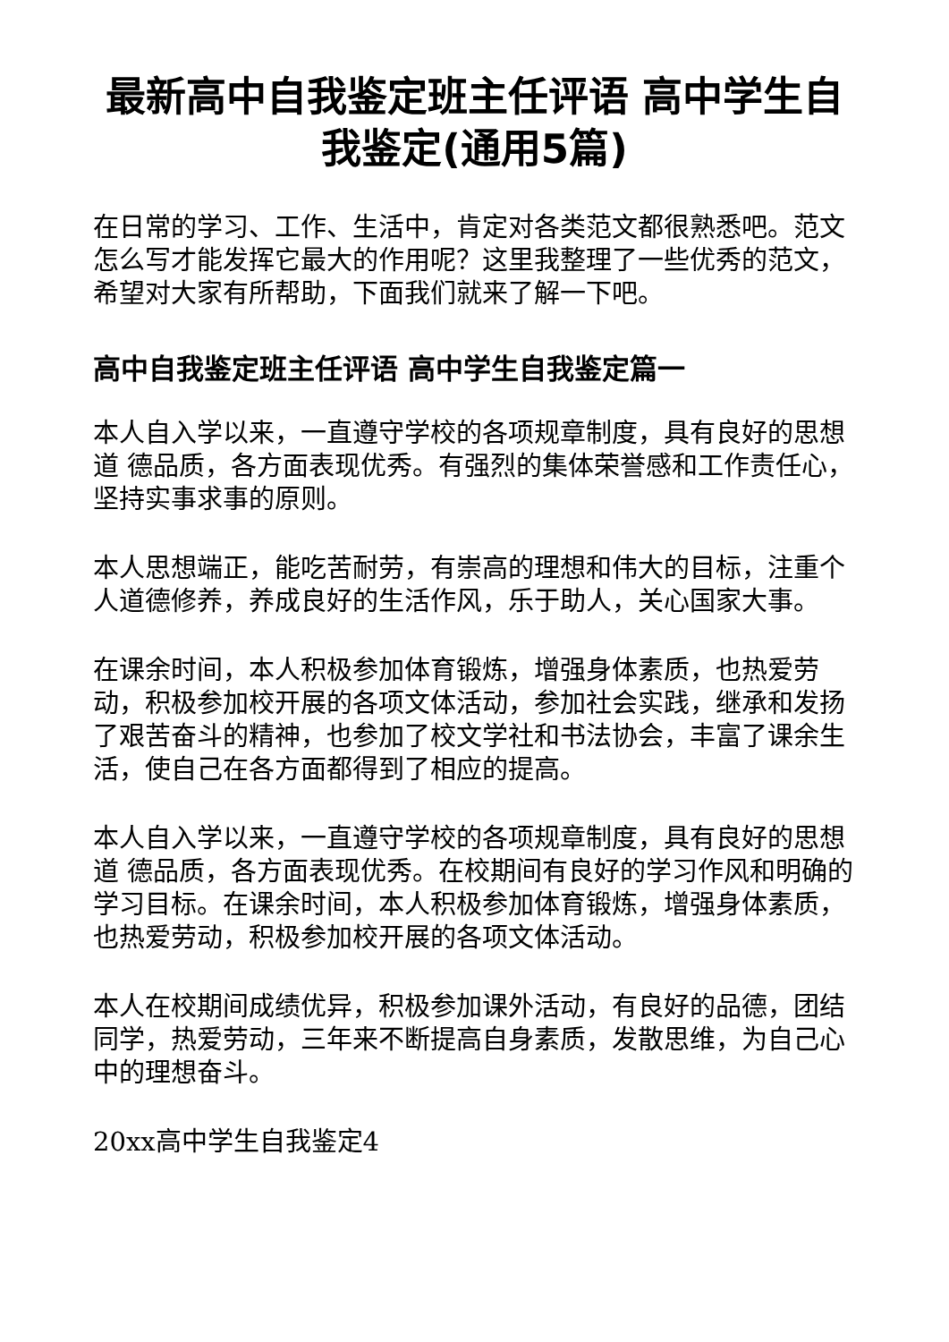最新高中自我鉴定班主任评语 高中学生自我鉴定(通用5篇)
在日常的学习、工作、生活中，肯定对各类范文都很熟悉吧。范文怎么写才能发挥它最大的作用呢？这里我整理了一些优秀的范文，希望对大家有所帮助，下面我们就来了解一下吧。
高中自我鉴定班主任评语 高中学生自我鉴定篇一
本人自入学以来，一直遵守学校的各项规章制度，具有良好的思想道 德品质，各方面表现优秀。有强烈的集体荣誉感和工作责任心，坚持实事求事的原则。
本人思想端正，能吃苦耐劳，有崇高的理想和伟大的目标，注重个人道德修养，养成良好的生活作风，乐于助人，关心国家大事。
在课余时间，本人积极参加体育锻炼，增强身体素质，也热爱劳动，积极参加校开展的各项文体活动，参加社会实践，继承和发扬了艰苦奋斗的精神，也参加了校文学社和书法协会，丰富了课余生活，使自己在各方面都得到了相应的提高。
本人自入学以来，一直遵守学校的各项规章制度，具有良好的思想道 德品质，各方面表现优秀。在校期间有良好的学习作风和明确的学习目标。在课余时间，本人积极参加体育锻炼，增强身体素质，也热爱劳动，积极参加校开展的各项文体活动。
本人在校期间成绩优异，积极参加课外活动，有良好的品德，团结同学，热爱劳动，三年来不断提高自身素质，发散思维，为自己心中的理想奋斗。
20xx高中学生自我鉴定4